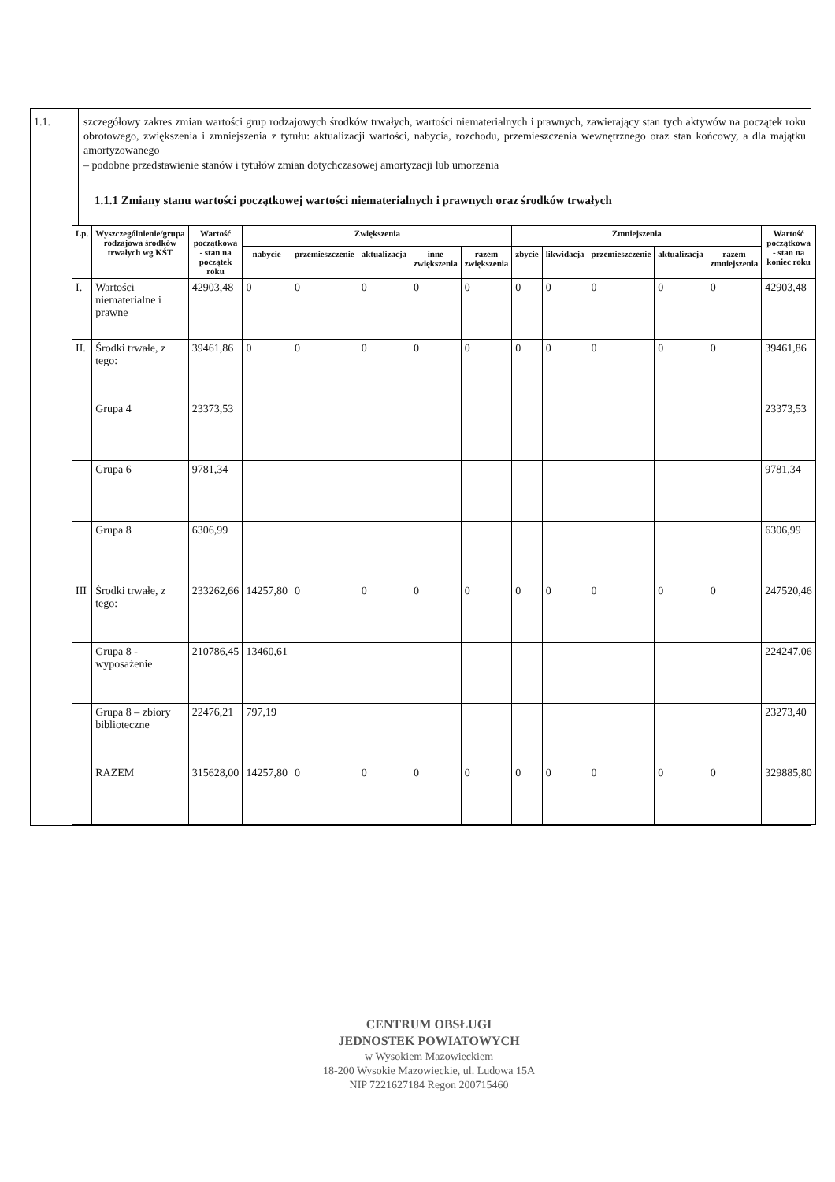1.1. szczegółowy zakres zmian wartości grup rodzajowych środków trwałych, wartości niematerialnych i prawnych, zawierający stan tych aktywów na początek roku obrotowego, zwiększenia i zmniejszenia z tytułu: aktualizacji wartości, nabycia, rozchodu, przemieszczenia wewnętrznego oraz stan końcowy, a dla majątku amortyzowanego
– podobne przedstawienie stanów i tytułów zmian dotychczasowej amortyzacji lub umorzenia
1.1.1 Zmiany stanu wartości początkowej wartości niematerialnych i prawnych oraz środków trwałych
| Lp. | Wyszczególnienie/grupa rodzajowa środków trwałych wg KŚT | Wartość początkowa - stan na początek roku | Zwiększenia | | | | | Zmniejszenia | | | | | Wartość początkowa - stan na koniec roku |
| --- | --- | --- | --- | --- | --- | --- | --- | --- | --- | --- | --- | --- | --- |
| | | | nabycie | przemieszczenie | aktualizacja | inne zwiększenia | razem zwiększenia | zbycie | likwidacja | przemieszczenie | aktualizacja | razem zmniejszenia | |
| I. | Wartości niematerialne i prawne | 42903,48 | 0 | 0 | 0 | 0 | 0 | 0 | 0 | 0 | 0 | 0 | 42903,48 |
| II. | Środki trwałe, z tego: | 39461,86 | 0 | 0 | 0 | 0 | 0 | 0 | 0 | 0 | 0 | 0 | 39461,86 |
| | Grupa 4 | 23373,53 | | | | | | | | | | | 23373,53 |
| | Grupa 6 | 9781,34 | | | | | | | | | | | 9781,34 |
| | Grupa 8 | 6306,99 | | | | | | | | | | | 6306,99 |
| III | Środki trwałe, z tego: | 233262,66 | 14257,80 | 0 | 0 | 0 | 0 | 0 | 0 | 0 | 0 | 0 | 247520,46 |
| | Grupa 8 - wyposażenie | 210786,45 | 13460,61 | | | | | | | | | | 224247,06 |
| | Grupa 8 – zbiory biblioteczne | 22476,21 | 797,19 | | | | | | | | | | 23273,40 |
| | RAZEM | 315628,00 | 14257,80 | 0 | 0 | 0 | 0 | 0 | 0 | 0 | 0 | 0 | 329885,80 |
CENTRUM OBSŁUGI
JEDNOSTEK POWIATOWYCH
w Wysokiem Mazowieckiem
18-200 Wysokie Mazowieckie, ul. Ludowa 15A
NIP 7221627184 Regon 200715460